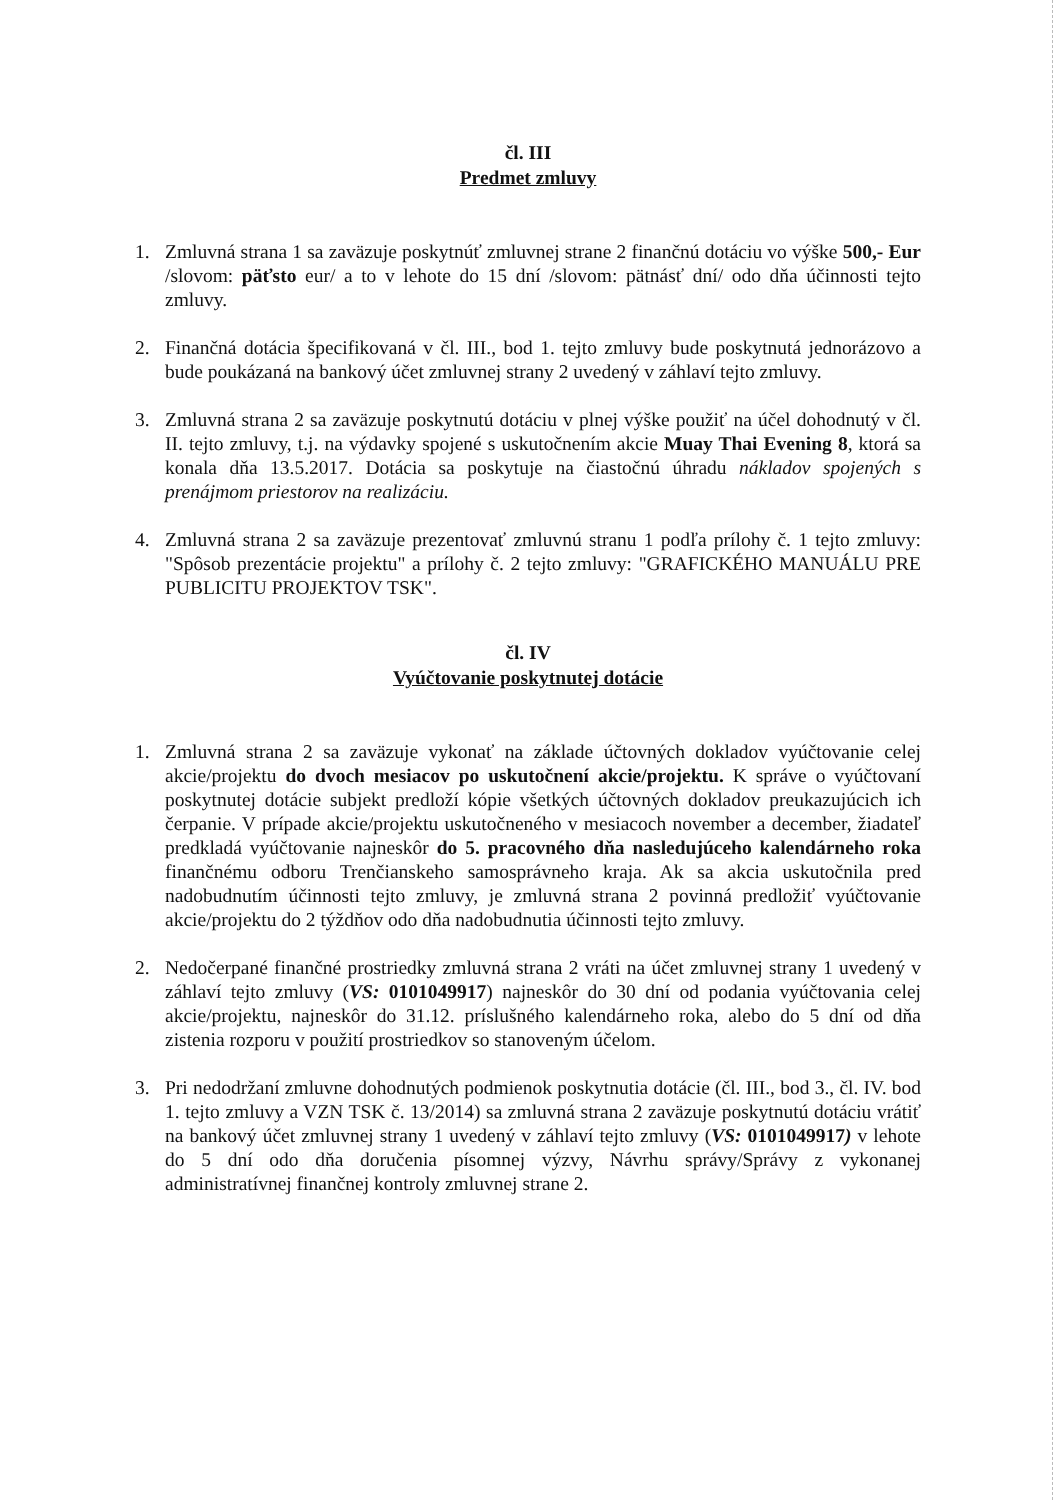čl. III
Predmet zmluvy
1. Zmluvná strana 1 sa zaväzuje poskytnúť zmluvnej strane 2 finančnú dotáciu vo výške 500,- Eur /slovom: päťsto eur/ a to v lehote do 15 dní /slovom: pätnásť dní/ odo dňa účinnosti tejto zmluvy.
2. Finančná dotácia špecifikovaná v čl. III., bod 1. tejto zmluvy bude poskytnutá jednorázovo a bude poukázaná na bankový účet zmluvnej strany 2 uvedený v záhlaví tejto zmluvy.
3. Zmluvná strana 2 sa zaväzuje poskytnutú dotáciu v plnej výške použiť na účel dohodnutý v čl. II. tejto zmluvy, t.j. na výdavky spojené s uskutočnením akcie Muay Thai Evening 8, ktorá sa konala dňa 13.5.2017. Dotácia sa poskytuje na čiastočnú úhradu nákladov spojených s prenájmom priestorov na realizáciu.
4. Zmluvná strana 2 sa zaväzuje prezentovať zmluvnú stranu 1 podľa prílohy č. 1 tejto zmluvy: "Spôsob prezentácie projektu" a prílohy č. 2 tejto zmluvy: "GRAFICKÉHO MANUÁLU PRE PUBLICITU PROJEKTOV TSK".
čl. IV
Vyúčtovanie poskytnutej dotácie
1. Zmluvná strana 2 sa zaväzuje vykonať na základe účtovných dokladov vyúčtovanie celej akcie/projektu do dvoch mesiacov po uskutočnení akcie/projektu. K správe o vyúčtovaní poskytnutej dotácie subjekt predloží kópie všetkých účtovných dokladov preukazujúcich ich čerpanie. V prípade akcie/projektu uskutočneného v mesiacoch november a december, žiadateľ predkladá vyúčtovanie najneskôr do 5. pracovného dňa nasledujúceho kalendárneho roka finančnému odboru Trenčianskeho samosprávneho kraja. Ak sa akcia uskutočnila pred nadobudnutím účinnosti tejto zmluvy, je zmluvná strana 2 povinná predložiť vyúčtovanie akcie/projektu do 2 týždňov odo dňa nadobudnutia účinnosti tejto zmluvy.
2. Nedočerpané finančné prostriedky zmluvná strana 2 vráti na účet zmluvnej strany 1 uvedený v záhlaví tejto zmluvy (VS: 0101049917) najneskôr do 30 dní od podania vyúčtovania celej akcie/projektu, najneskôr do 31.12. príslušného kalendárneho roka, alebo do 5 dní od dňa zistenia rozporu v použití prostriedkov so stanoveným účelom.
3. Pri nedodržaní zmluvne dohodnutých podmienok poskytnutia dotácie (čl. III., bod 3., čl. IV. bod 1. tejto zmluvy a VZN TSK č. 13/2014) sa zmluvná strana 2 zaväzuje poskytnutú dotáciu vrátiť na bankový účet zmluvnej strany 1 uvedený v záhlaví tejto zmluvy (VS: 0101049917) v lehote do 5 dní odo dňa doručenia písomnej výzvy, Návrhu správy/Správy z vykonanej administratívnej finančnej kontroly zmluvnej strane 2.